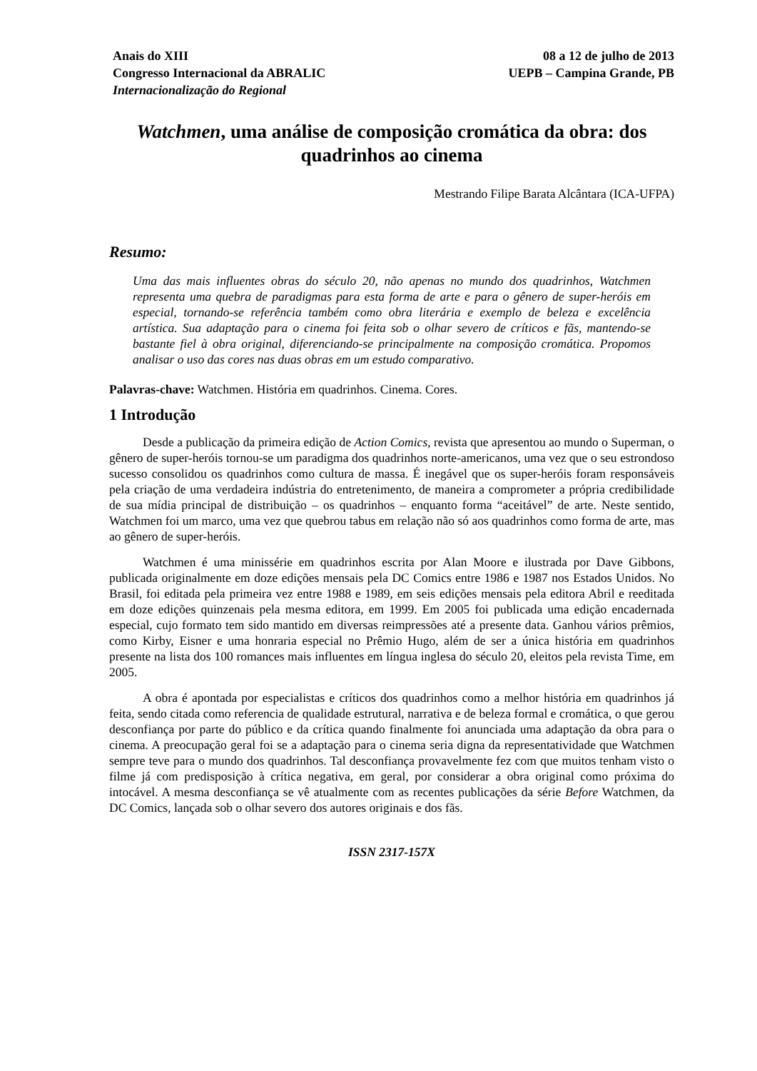Anais do XIII
Congresso Internacional da ABRALIC
Internacionalização do Regional
08 a 12 de julho de 2013
UEPB – Campina Grande, PB
Watchmen, uma análise de composição cromática da obra: dos quadrinhos ao cinema
Mestrando Filipe Barata Alcântara (ICA-UFPA)
Resumo:
Uma das mais influentes obras do século 20, não apenas no mundo dos quadrinhos, Watchmen representa uma quebra de paradigmas para esta forma de arte e para o gênero de super-heróis em especial, tornando-se referência também como obra literária e exemplo de beleza e excelência artística. Sua adaptação para o cinema foi feita sob o olhar severo de críticos e fãs, mantendo-se bastante fiel à obra original, diferenciando-se principalmente na composição cromática. Propomos analisar o uso das cores nas duas obras em um estudo comparativo.
Palavras-chave: Watchmen. História em quadrinhos. Cinema. Cores.
1 Introdução
Desde a publicação da primeira edição de Action Comics, revista que apresentou ao mundo o Superman, o gênero de super-heróis tornou-se um paradigma dos quadrinhos norte-americanos, uma vez que o seu estrondoso sucesso consolidou os quadrinhos como cultura de massa. É inegável que os super-heróis foram responsáveis pela criação de uma verdadeira indústria do entretenimento, de maneira a comprometer a própria credibilidade de sua mídia principal de distribuição – os quadrinhos – enquanto forma “aceitável” de arte. Neste sentido, Watchmen foi um marco, uma vez que quebrou tabus em relação não só aos quadrinhos como forma de arte, mas ao gênero de super-heróis.
Watchmen é uma minissérie em quadrinhos escrita por Alan Moore e ilustrada por Dave Gibbons, publicada originalmente em doze edições mensais pela DC Comics entre 1986 e 1987 nos Estados Unidos. No Brasil, foi editada pela primeira vez entre 1988 e 1989, em seis edições mensais pela editora Abril e reeditada em doze edições quinzenais pela mesma editora, em 1999. Em 2005 foi publicada uma edição encadernada especial, cujo formato tem sido mantido em diversas reimpressões até a presente data. Ganhou vários prêmios, como Kirby, Eisner e uma honraria especial no Prêmio Hugo, além de ser a única história em quadrinhos presente na lista dos 100 romances mais influentes em língua inglesa do século 20, eleitos pela revista Time, em 2005.
A obra é apontada por especialistas e críticos dos quadrinhos como a melhor história em quadrinhos já feita, sendo citada como referencia de qualidade estrutural, narrativa e de beleza formal e cromática, o que gerou desconfiança por parte do público e da crítica quando finalmente foi anunciada uma adaptação da obra para o cinema. A preocupação geral foi se a adaptação para o cinema seria digna da representatividade que Watchmen sempre teve para o mundo dos quadrinhos. Tal desconfiança provavelmente fez com que muitos tenham visto o filme já com predisposição à crítica negativa, em geral, por considerar a obra original como próxima do intocável. A mesma desconfiança se vê atualmente com as recentes publicações da série Before Watchmen, da DC Comics, lançada sob o olhar severo dos autores originais e dos fãs.
ISSN 2317-157X